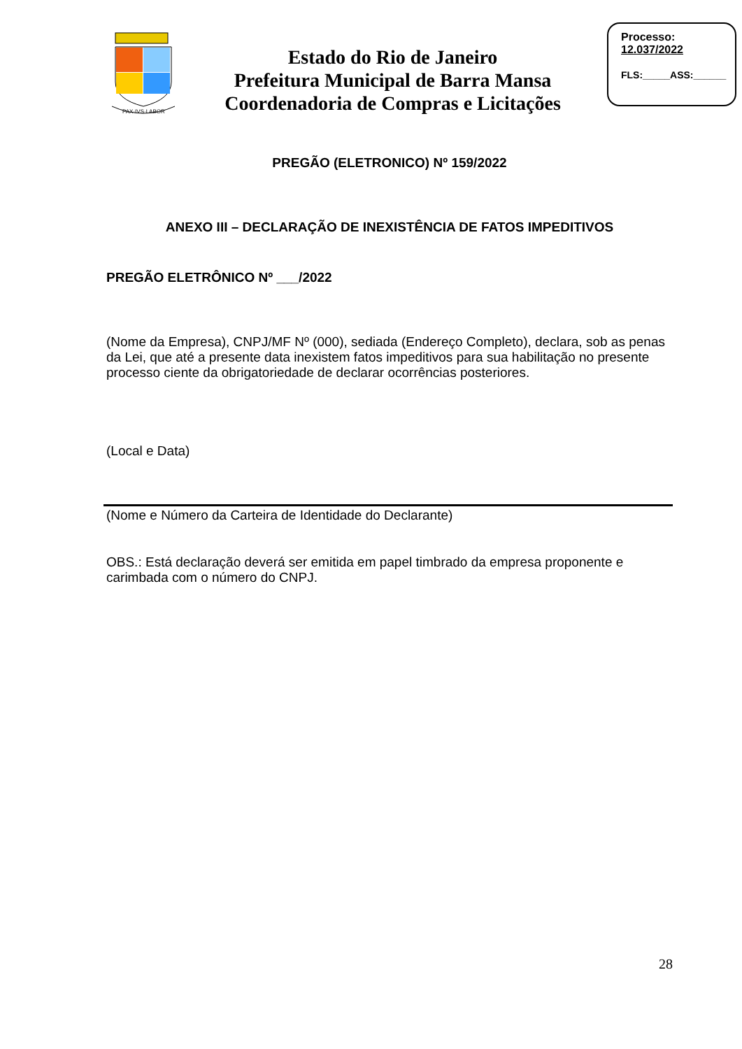PAX·IVS·LABOR
Estado do Rio de Janeiro
Prefeitura Municipal de Barra Mansa
Coordenadoria de Compras e Licitações
Processo:
12.037/2022
FLS:_____ASS:______
PREGÃO (ELETRONICO) Nº 159/2022
ANEXO III – DECLARAÇÃO DE INEXISTÊNCIA DE FATOS IMPEDITIVOS
PREGÃO ELETRÔNICO Nº ___/2022
(Nome da Empresa), CNPJ/MF Nº (000), sediada (Endereço Completo), declara, sob as penas da Lei, que até a presente data inexistem fatos impeditivos para sua habilitação no presente processo ciente da obrigatoriedade de declarar ocorrências posteriores.
(Local e Data)
(Nome e Número da Carteira de Identidade do Declarante)
OBS.: Está declaração deverá ser emitida em papel timbrado da empresa proponente e carimbada com o número do CNPJ.
28